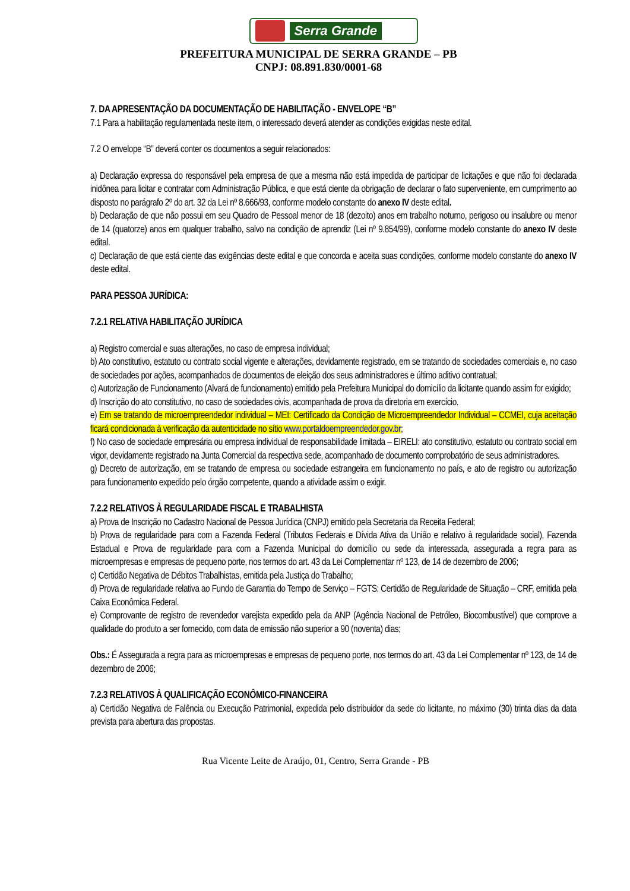Serra Grande
PREFEITURA MUNICIPAL DE SERRA GRANDE – PB
CNPJ: 08.891.830/0001-68
7. DA APRESENTAÇÃO DA DOCUMENTAÇÃO DE HABILITAÇÃO - ENVELOPE “B”
7.1 Para a habilitação regulamentada neste item, o interessado deverá atender as condições exigidas neste edital.
7.2 O envelope “B” deverá conter os documentos a seguir relacionados:
a) Declaração expressa do responsável pela empresa de que a mesma não está impedida de participar de licitações e que não foi declarada inidônea para licitar e contratar com Administração Pública, e que está ciente da obrigação de declarar o fato superveniente, em cumprimento ao disposto no parágrafo 2º do art. 32 da Lei nº 8.666/93, conforme modelo constante do anexo IV deste edital.
b) Declaração de que não possui em seu Quadro de Pessoal menor de 18 (dezoito) anos em trabalho noturno, perigoso ou insalubre ou menor de 14 (quatorze) anos em qualquer trabalho, salvo na condição de aprendiz (Lei nº 9.854/99), conforme modelo constante do anexo IV deste edital.
c) Declaração de que está ciente das exigências deste edital e que concorda e aceita suas condições, conforme modelo constante do anexo IV deste edital.
PARA PESSOA JURÍDICA:
7.2.1 RELATIVA HABILITAÇÃO JURÍDICA
a) Registro comercial e suas alterações, no caso de empresa individual;
b) Ato constitutivo, estatuto ou contrato social vigente e alterações, devidamente registrado, em se tratando de sociedades comerciais e, no caso de sociedades por ações, acompanhados de documentos de eleição dos seus administradores e último aditivo contratual;
c) Autorização de Funcionamento (Alvará de funcionamento) emitido pela Prefeitura Municipal do domicílio da licitante quando assim for exigido;
d) Inscrição do ato constitutivo, no caso de sociedades civis, acompanhada de prova da diretoria em exercício.
e) Em se tratando de microempreendedor individual – MEI: Certificado da Condição de Microempreendedor Individual – CCMEI, cuja aceitação ficará condicionada à verificação da autenticidade no sítio www.portaldoempreendedor.gov.br;
f) No caso de sociedade empresária ou empresa individual de responsabilidade limitada – EIRELI: ato constitutivo, estatuto ou contrato social em vigor, devidamente registrado na Junta Comercial da respectiva sede, acompanhado de documento comprobatório de seus administradores.
g) Decreto de autorização, em se tratando de empresa ou sociedade estrangeira em funcionamento no país, e ato de registro ou autorização para funcionamento expedido pelo órgão competente, quando a atividade assim o exigir.
7.2.2 RELATIVOS À REGULARIDADE FISCAL E TRABALHISTA
a) Prova de Inscrição no Cadastro Nacional de Pessoa Jurídica (CNPJ) emitido pela Secretaria da Receita Federal;
b) Prova de regularidade para com a Fazenda Federal (Tributos Federais e Dívida Ativa da União e relativo à regularidade social), Fazenda Estadual e Prova de regularidade para com a Fazenda Municipal do domicílio ou sede da interessada, assegurada a regra para as microempresas e empresas de pequeno porte, nos termos do art. 43 da Lei Complementar nº 123, de 14 de dezembro de 2006;
c) Certidão Negativa de Débitos Trabalhistas, emitida pela Justiça do Trabalho;
d) Prova de regularidade relativa ao Fundo de Garantia do Tempo de Serviço – FGTS: Certidão de Regularidade de Situação – CRF, emitida pela Caixa Econômica Federal.
e) Comprovante de registro de revendedor varejista expedido pela da ANP (Agência Nacional de Petróleo, Biocombustível) que comprove a qualidade do produto a ser fornecido, com data de emissão não superior a 90 (noventa) dias;
Obs.: É Assegurada a regra para as microempresas e empresas de pequeno porte, nos termos do art. 43 da Lei Complementar nº 123, de 14 de dezembro de 2006;
7.2.3 RELATIVOS À QUALIFICAÇÃO ECONÔMICO-FINANCEIRA
a) Certidão Negativa de Falência ou Execução Patrimonial, expedida pelo distribuidor da sede do licitante, no máximo (30) trinta dias da data prevista para abertura das propostas.
Rua Vicente Leite de Araújo, 01, Centro, Serra Grande - PB